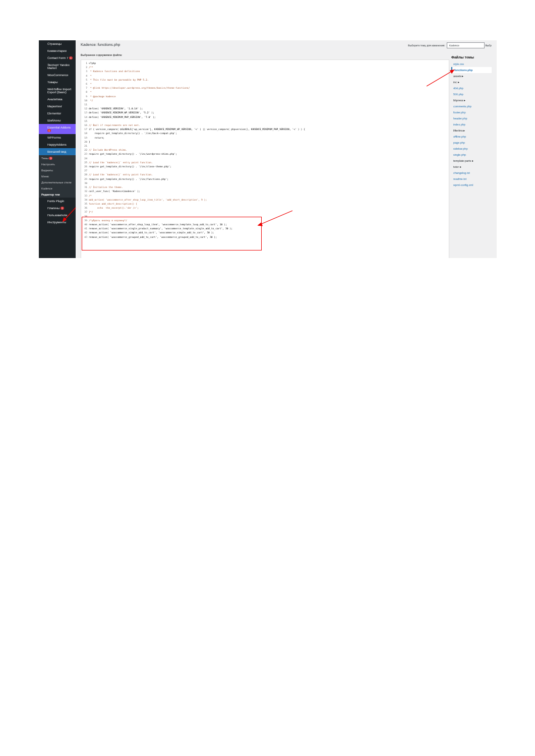Страницы
Комментарии
Contact Form 7 1
Экспорт Yandex Market
WooCommerce
Товары
WebToffee Import Export (Basic)
Аналитика
Маркетинг
Elementor
Шаблоны
Essential Addons 1
WPForms
HappyAddons
Внешний вид
Темы 3
Настроить
Виджеты
Меню
Дополнительные стили
Kadence
Редактор тем
Fonts Plugin
Плагины 1
Пользователи
Инструменты
Kadence: functions.php
Выберите тему для изменения: Kadence Выбр
Выбранное содержимое файла:
1 <?php
2 /**
3 * Kadence functions and definitions
4 *
5 * This file must be parseable by PHP 5.2.
6 *
7 * @link https://developer.wordpress.org/themes/basics/theme-functions/
8 *
9 * @package kadence
10 */
11
12 define( 'KADENCE_VERSION', '1.0.14' );
13 define( 'KADENCE_MINIMUM_WP_VERSION', '5.2' );
14 define( 'KADENCE_MINIMUM_PHP_VERSION', '7.0' );
15
16 // Bail if requirements are not met.
17 if ( version_compare( $GLOBALS['wp_version'], KADENCE_MINIMUM_WP_VERSION, '<' ) || version_compare( phpversion(), KADENCE_MINIMUM_PHP_VERSION, '<' ) ) {
18 require get_template_directory() . '/inc/back-compat.php';
19 return;
20 }
21
22 // Include WordPress shims.
23 require get_template_directory() . '/inc/wordpress-shims.php';
24
25 // Load the `kadence()` entry point function.
26 require get_template_directory() . '/inc/class-theme.php';
27
28 // Load the `kadence()` entry point function.
29 require get_template_directory() . '/inc/functions.php';
30
31 // Initialize the theme.
32 call_user_func( 'Kadence\kadence' );
33 /*
34 add_action( 'woocommerce_after_shop_loop_item_title', 'add_short_description', 9 );
35 function add_short_description() {
36 echo the_excerpt().'<br />';
37 }*/
38
39 /*убрать кнопку в корзину*/
40 remove_action( 'woocommerce_after_shop_loop_item', 'woocommerce_template_loop_add_to_cart', 10 );
41 remove_action( 'woocommerce_single_product_summary', 'woocommerce_template_single_add_to_cart', 30 );
42 remove_action( 'woocommerce_simple_add_to_cart', 'woocommerce_simple_add_to_cart', 30 );
43 remove_action( 'woocommerce_grouped_add_to_cart', 'woocommerce_grouped_add_to_cart', 30 );
Файлы темы
style.css
functions.php
assets ▸
inc ▸
404.php
500.php
bbpress ▸
comments.php
footer.php
header.php
index.php
lifterlms ▸
offline.php
page.php
sidebar.php
single.php
template-parts ▸
tutor ▸
changelog.txt
readme.txt
wpml-config.xml